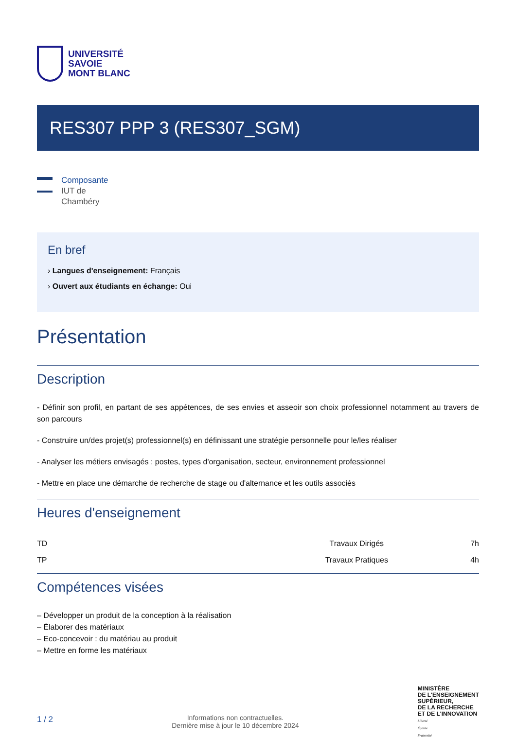UNIVERSITÉ
SAVOIE
MONT BLANC
RES307 PPP 3 (RES307_SGM)
Composante
IUT de
Chambéry
En bref
› Langues d'enseignement: Français
› Ouvert aux étudiants en échange: Oui
Présentation
Description
- Définir son profil, en partant de ses appétences, de ses envies et asseoir son choix professionnel notamment au travers de son parcours
- Construire un/des projet(s) professionnel(s) en définissant une stratégie personnelle pour le/les réaliser
- Analyser les métiers envisagés : postes, types d'organisation, secteur, environnement professionnel
- Mettre en place une démarche de recherche de stage ou d'alternance et les outils associés
Heures d'enseignement
| TD | Travaux Dirigés | 7h |
| TP | Travaux Pratiques | 4h |
Compétences visées
– Développer un produit de la conception à la réalisation
– Élaborer des matériaux
– Eco-concevoir : du matériau au produit
– Mettre en forme les matériaux
1 / 2
Informations non contractuelles.
Dernière mise à jour le 10 décembre 2024
MINISTÈRE
DE L'ENSEIGNEMENT
SUPÉRIEUR,
DE LA RECHERCHE
ET DE L'INNOVATION
Liberté
Égalité
Fraternité